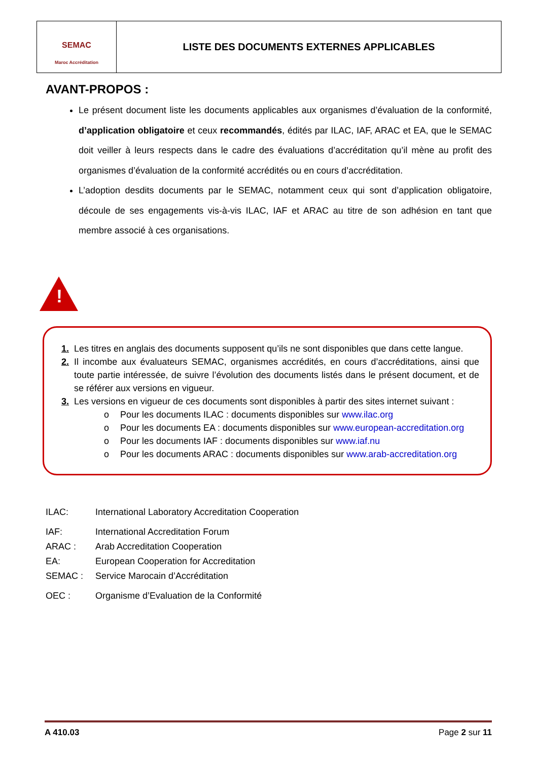SEMAC
Maroc Accréditation
LISTE DES DOCUMENTS EXTERNES APPLICABLES
AVANT-PROPOS :
Le présent document liste les documents applicables aux organismes d’évaluation de la conformité, d’application obligatoire et ceux recommandés, édités par ILAC, IAF, ARAC et EA, que le SEMAC doit veiller à leurs respects dans le cadre des évaluations d’accréditation qu’il mène au profit des organismes d’évaluation de la conformité accrédités ou en cours d’accréditation.
L’adoption desdits documents par le SEMAC, notamment ceux qui sont d’application obligatoire, découle de ses engagements vis-à-vis ILAC, IAF et ARAC au titre de son adhésion en tant que membre associé à ces organisations.
!
1. Les titres en anglais des documents supposent qu’ils ne sont disponibles que dans cette langue.
2. Il incombe aux évaluateurs SEMAC, organismes accrédités, en cours d’accréditations, ainsi que toute partie intéressée, de suivre l’évolution des documents listés dans le présent document, et de se référer aux versions en vigueur.
3. Les versions en vigueur de ces documents sont disponibles à partir des sites internet suivant :
o Pour les documents ILAC : documents disponibles sur www.ilac.org
o Pour les documents EA : documents disponibles sur www.european-accreditation.org
o Pour les documents IAF : documents disponibles sur www.iaf.nu
o Pour les documents ARAC : documents disponibles sur www.arab-accreditation.org
| ILAC: | International Laboratory Accreditation Cooperation |
| IAF: | International Accreditation Forum |
| ARAC : | Arab Accreditation Cooperation |
| EA: | European Cooperation for Accreditation |
| SEMAC : | Service Marocain d’Accréditation |
| OEC : | Organisme d’Evaluation de la Conformité |
A 410.03 Page 2 sur 11